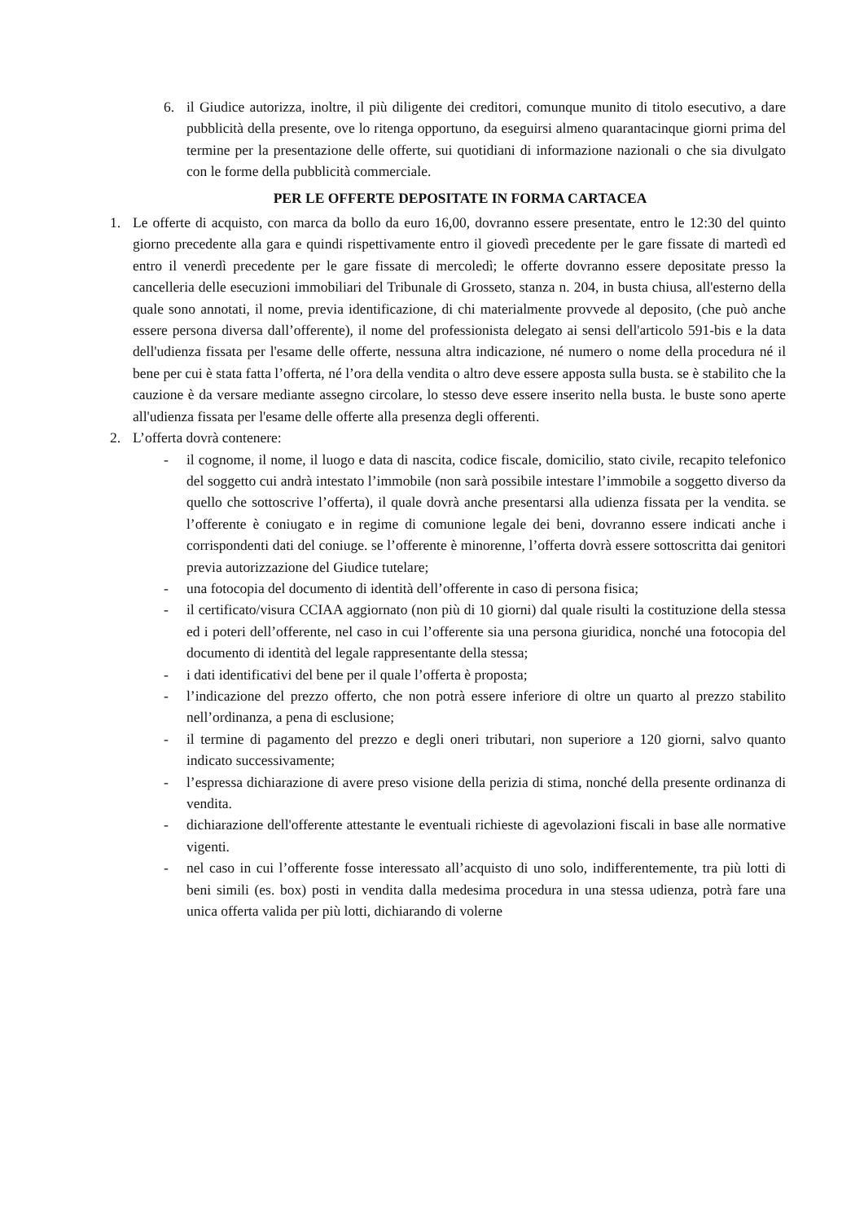6. il Giudice autorizza, inoltre, il più diligente dei creditori, comunque munito di titolo esecutivo, a dare pubblicità della presente, ove lo ritenga opportuno, da eseguirsi almeno quarantacinque giorni prima del termine per la presentazione delle offerte, sui quotidiani di informazione nazionali o che sia divulgato con le forme della pubblicità commerciale.
PER LE OFFERTE DEPOSITATE IN FORMA CARTACEA
1. Le offerte di acquisto, con marca da bollo da euro 16,00, dovranno essere presentate, entro le 12:30 del quinto giorno precedente alla gara e quindi rispettivamente entro il giovedì precedente per le gare fissate di martedì ed entro il venerdì precedente per le gare fissate di mercoledì; le offerte dovranno essere depositate presso la cancelleria delle esecuzioni immobiliari del Tribunale di Grosseto, stanza n. 204, in busta chiusa, all'esterno della quale sono annotati, il nome, previa identificazione, di chi materialmente provvede al deposito, (che può anche essere persona diversa dall’offerente), il nome del professionista delegato ai sensi dell'articolo 591-bis e la data dell'udienza fissata per l'esame delle offerte, nessuna altra indicazione, né numero o nome della procedura né il bene per cui è stata fatta l’offerta, né l’ora della vendita o altro deve essere apposta sulla busta. se è stabilito che la cauzione è da versare mediante assegno circolare, lo stesso deve essere inserito nella busta. le buste sono aperte all'udienza fissata per l'esame delle offerte alla presenza degli offerenti.
2. L’offerta dovrà contenere:
- il cognome, il nome, il luogo e data di nascita, codice fiscale, domicilio, stato civile, recapito telefonico del soggetto cui andrà intestato l’immobile (non sarà possibile intestare l’immobile a soggetto diverso da quello che sottoscrive l’offerta), il quale dovrà anche presentarsi alla udienza fissata per la vendita. se l’offerente è coniugato e in regime di comunione legale dei beni, dovranno essere indicati anche i corrispondenti dati del coniuge. se l’offerente è minorenne, l’offerta dovrà essere sottoscritta dai genitori previa autorizzazione del Giudice tutelare;
- una fotocopia del documento di identità dell’offerente in caso di persona fisica;
- il certificato/visura CCIAA aggiornato (non più di 10 giorni) dal quale risulti la costituzione della stessa ed i poteri dell’offerente, nel caso in cui l’offerente sia una persona giuridica, nonché una fotocopia del documento di identità del legale rappresentante della stessa;
- i dati identificativi del bene per il quale l’offerta è proposta;
- l’indicazione del prezzo offerto, che non potrà essere inferiore di oltre un quarto al prezzo stabilito nell’ordinanza, a pena di esclusione;
- il termine di pagamento del prezzo e degli oneri tributari, non superiore a 120 giorni, salvo quanto indicato successivamente;
- l’espressa dichiarazione di avere preso visione della perizia di stima, nonché della presente ordinanza di vendita.
- dichiarazione dell'offerente attestante le eventuali richieste di agevolazioni fiscali in base alle normative vigenti.
- nel caso in cui l’offerente fosse interessato all’acquisto di uno solo, indifferentemente, tra più lotti di beni simili (es. box) posti in vendita dalla medesima procedura in una stessa udienza, potrà fare una unica offerta valida per più lotti, dichiarando di volerne